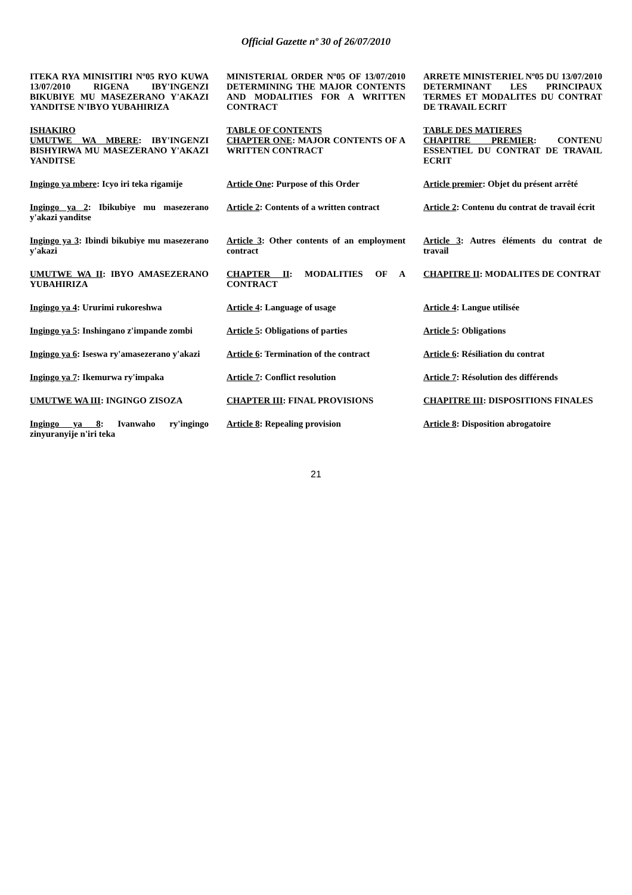Official Gazette nº 30 of 26/07/2010
ITEKA RYA MINISITIRI Nº05 RYO KUWA 13/07/2010 RIGENA IBY'INGENZI BIKUBIYE MU MASEZERANO Y'AKAZI YANDITSE N'IBYO YUBAHIRIZA
MINISTERIAL ORDER Nº05 OF 13/07/2010 DETERMINING THE MAJOR CONTENTS AND MODALITIES FOR A WRITTEN CONTRACT
ARRETE MINISTERIEL Nº05 DU 13/07/2010 DETERMINANT LES PRINCIPAUX TERMES ET MODALITES DU CONTRAT DE TRAVAIL ECRIT
ISHAKIRO
UMUTWE WA MBERE: IBY'INGENZI BISHYIRWA MU MASEZERANO Y'AKAZI YANDITSE
TABLE OF CONTENTS
CHAPTER ONE: MAJOR CONTENTS OF A WRITTEN CONTRACT
TABLE DES MATIERES
CHAPITRE PREMIER: CONTENU ESSENTIEL DU CONTRAT DE TRAVAIL ECRIT
Ingingo ya mbere: Icyo iri teka rigamije
Article One: Purpose of this Order
Article premier: Objet du présent arrêté
Ingingo ya 2: Ibikubiye mu masezerano y'akazi yanditse
Article 2: Contents of a written contract
Article 2: Contenu du contrat de travail écrit
Ingingo ya 3: Ibindi bikubiye mu masezerano y'akazi
Article 3: Other contents of an employment contract
Article 3: Autres éléments du contrat de travail
UMUTWE WA II: IBYO AMASEZERANO YUBAHIRIZA
CHAPTER II: MODALITIES OF A CONTRACT
CHAPITRE II: MODALITES DE CONTRAT
Ingingo ya 4: Ururimi rukoreshwa
Article 4: Language of usage
Article 4: Langue utilisée
Ingingo ya 5: Inshingano z'impande zombi
Article 5: Obligations of parties
Article 5: Obligations
Ingingo ya 6: Iseswa ry'amasezerano y'akazi
Article 6: Termination of the contract
Article 6: Résiliation du contrat
Ingingo ya 7: Ikemurwa ry'impaka
Article 7: Conflict resolution
Article 7: Résolution des différends
UMUTWE WA III: INGINGO ZISOZA
CHAPTER III: FINAL PROVISIONS
CHAPITRE III: DISPOSITIONS FINALES
Ingingo ya 8: Ivanwaho ry'ingingo zinyuranyije n'iri teka
Article 8: Repealing provision
Article 8: Disposition abrogatoire
21